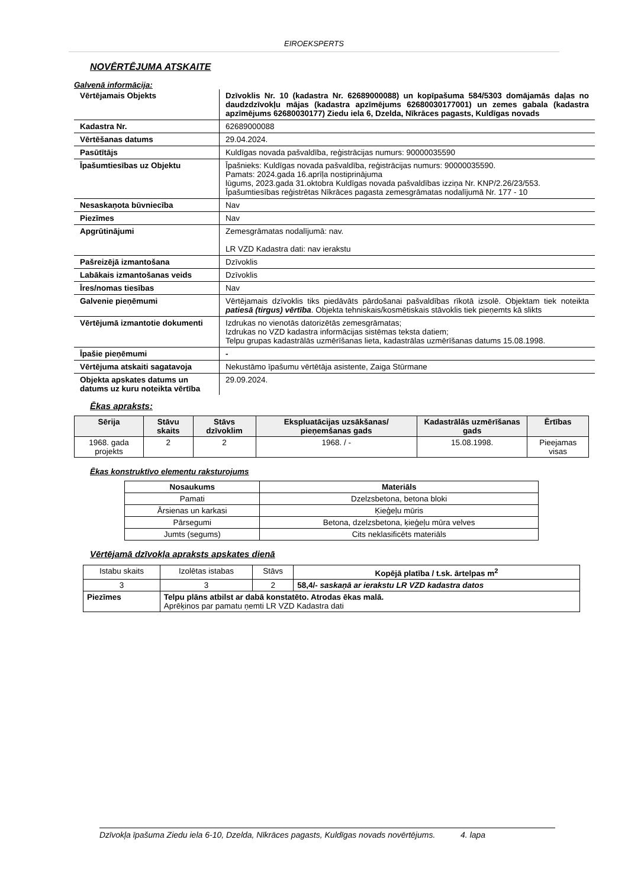EIROEKSPERTS
NOVĒRTĒJUMA ATSKAITE
Galvenā informācija:
| Vērtējamais Objekts | Dzīvoklis Nr. 10 (kadastra Nr. 62689000088) un kopīpašuma 584/5303 domājamās daļas no daudzdzīvokļu mājas (kadastra apzīmējums 62680030177001) un zemes gabala (kadastra apzīmējums 62680030177) Ziedu iela 6, Dzelda, Nīkrāces pagasts, Kuldīgas novads |
| Kadastra Nr. | 62689000088 |
| Vērtēšanas datums | 29.04.2024. |
| Pasūtītājs | Kuldīgas novada pašvaldība, reģistrācijas numurs: 90000035590 |
| Īpašumtiesības uz Objektu | Īpašnieks: Kuldīgas novada pašvaldība, reģistrācijas numurs: 90000035590. Pamats: 2024.gada 16.aprīļa nostiprinājuma lūgums, 2023.gada 31.oktobra Kuldīgas novada pašvaldības izziņa Nr. KNP/2.26/23/553. Īpašumtiesības reģistrētas Nīkrāces pagasta zemesgrāmatas nodalījumā Nr. 177 - 10 |
| Nesaskaņota būvniecība | Nav |
| Piezīmes | Nav |
| Apgrūtinājumi | Zemesgrāmatas nodalījumā: nav. LR VZD Kadastra dati: nav ierakstu |
| Pašreizējā izmantošana | Dzīvoklis |
| Labākais izmantošanas veids | Dzīvoklis |
| Īres/nomas tiesības | Nav |
| Galvenie pieņēmumi | Vērtējamais dzīvoklis tiks piedāvāts pārdošanai pašvaldības rīkotā izsolē. Objektam tiek noteikta patiesā (tirgus) vērtība . Objekta tehniskais/kosmētiskais stāvoklis tiek pieņemts kā slikts |
| Vērtējumā izmantotie dokumenti | Izdrukas no vienotās datorizētās zemesgrāmatas; Izdrukas no VZD kadastra informācijas sistēmas teksta datiem; Telpu grupas kadastrālās uzmērīšanas lieta, kadastrālas uzmērīšanas datums 15.08.1998. |
| Īpašie pieņēmumi | - |
| Vērtējuma atskaiti sagatavoja | Nekustāmo īpašumu vērtētāja asistente, Zaiga Stūrmane |
| Objekta apskates datums un datums uz kuru noteikta vērtība | 29.09.2024. |
Ēkas apraksts:
| Sērija | Stāvu skaits | Stāvs dzīvoklim | Ekspluatācijas uzsākšanas/ pieņemšanas gads | Kadastrālās uzmērīšanas gads | Ērtības |
| --- | --- | --- | --- | --- | --- |
| 1968. gada projekts | 2 | 2 | 1968. / - | 15.08.1998. | Pieejamas visas |
Ēkas konstruktīvo elementu raksturojums
| Nosaukums | Materiāls |
| --- | --- |
| Pamati | Dzelzsbetona, betona bloki |
| Ārsienas un karkasi | Ķieģeļu mūris |
| Pārsegumi | Betona, dzelzsbetona, ķieģeļu mūra velves |
| Jumts (segums) | Cits neklasificēts materiāls |
Vērtējamā dzīvokļa apraksts apskates dienā
| Istabu skaits | Izolētas istabas | Stāvs | Kopējā platība / t.sk. ārtelpas m<sup>2</sup> |
| 3 | 3 | 2 | 58,4/- saskaņā ar ierakstu LR VZD kadastra datos |
| Piezīmes | Telpu plāns atbilst ar dabā konstatēto. Atrodas ēkas malā. Aprēķinos par pamatu ņemti LR VZD Kadastra dati | | |
Dzīvokļa īpašuma Ziedu iela 6-10, Dzelda, Nīkrāces pagasts, Kuldīgas novads novērtējums. 4. lapa